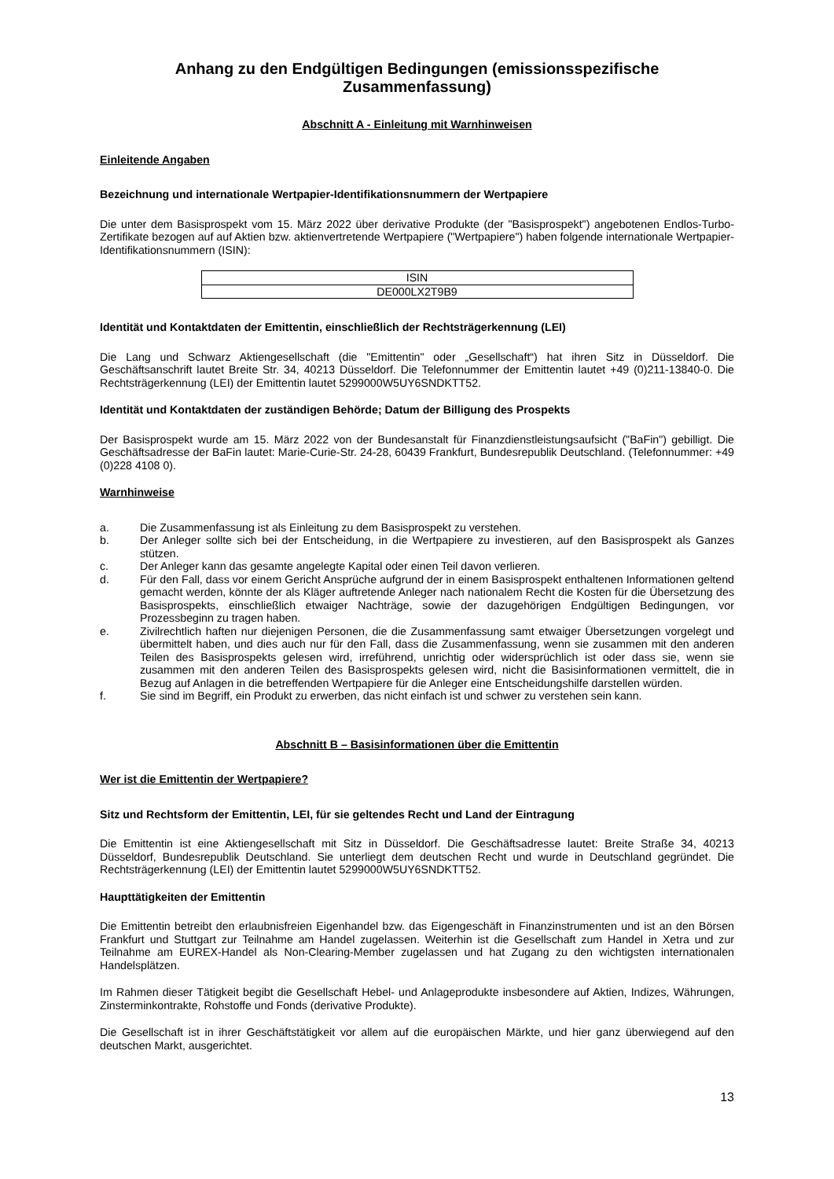Anhang zu den Endgültigen Bedingungen (emissionsspezifische Zusammenfassung)
Abschnitt A - Einleitung mit Warnhinweisen
Einleitende Angaben
Bezeichnung und internationale Wertpapier-Identifikationsnummern der Wertpapiere
Die unter dem Basisprospekt vom 15. März 2022 über derivative Produkte (der "Basisprospekt") angebotenen Endlos-Turbo-Zertifikate bezogen auf auf Aktien bzw. aktienvertretende Wertpapiere ("Wertpapiere") haben folgende internationale Wertpapier-Identifikationsnummern (ISIN):
| ISIN |
| --- |
| DE000LX2T9B9 |
Identität und Kontaktdaten der Emittentin, einschließlich der Rechtsträgerkennung (LEI)
Die Lang und Schwarz Aktiengesellschaft (die "Emittentin" oder „Gesellschaft“) hat ihren Sitz in Düsseldorf. Die Geschäftsanschrift lautet Breite Str. 34, 40213 Düsseldorf. Die Telefonnummer der Emittentin lautet +49 (0)211-13840-0. Die Rechtsträgerkennung (LEI) der Emittentin lautet 5299000W5UY6SNDKTT52.
Identität und Kontaktdaten der zuständigen Behörde; Datum der Billigung des Prospekts
Der Basisprospekt wurde am 15. März 2022 von der Bundesanstalt für Finanzdienstleistungsaufsicht ("BaFin") gebilligt. Die Geschäftsadresse der BaFin lautet: Marie-Curie-Str. 24-28, 60439 Frankfurt, Bundesrepublik Deutschland. (Telefonnummer: +49 (0)228 4108 0).
Warnhinweise
a. Die Zusammenfassung ist als Einleitung zu dem Basisprospekt zu verstehen.
b. Der Anleger sollte sich bei der Entscheidung, in die Wertpapiere zu investieren, auf den Basisprospekt als Ganzes stützen.
c. Der Anleger kann das gesamte angelegte Kapital oder einen Teil davon verlieren.
d. Für den Fall, dass vor einem Gericht Ansprüche aufgrund der in einem Basisprospekt enthaltenen Informationen geltend gemacht werden, könnte der als Kläger auftretende Anleger nach nationalem Recht die Kosten für die Übersetzung des Basisprospekts, einschließlich etwaiger Nachträge, sowie der dazugehörigen Endgültigen Bedingungen, vor Prozessbeginn zu tragen haben.
e. Zivilrechtlich haften nur diejenigen Personen, die die Zusammenfassung samt etwaiger Übersetzungen vorgelegt und übermittelt haben, und dies auch nur für den Fall, dass die Zusammenfassung, wenn sie zusammen mit den anderen Teilen des Basisprospekts gelesen wird, irreführend, unrichtig oder widersprüchlich ist oder dass sie, wenn sie zusammen mit den anderen Teilen des Basisprospekts gelesen wird, nicht die Basisinformationen vermittelt, die in Bezug auf Anlagen in die betreffenden Wertpapiere für die Anleger eine Entscheidungshilfe darstellen würden.
f. Sie sind im Begriff, ein Produkt zu erwerben, das nicht einfach ist und schwer zu verstehen sein kann.
Abschnitt B – Basisinformationen über die Emittentin
Wer ist die Emittentin der Wertpapiere?
Sitz und Rechtsform der Emittentin, LEI, für sie geltendes Recht und Land der Eintragung
Die Emittentin ist eine Aktiengesellschaft mit Sitz in Düsseldorf. Die Geschäftsadresse lautet: Breite Straße 34, 40213 Düsseldorf, Bundesrepublik Deutschland. Sie unterliegt dem deutschen Recht und wurde in Deutschland gegründet. Die Rechtsträgerkennung (LEI) der Emittentin lautet 5299000W5UY6SNDKTT52.
Haupttätigkeiten der Emittentin
Die Emittentin betreibt den erlaubnisfreien Eigenhandel bzw. das Eigengeschäft in Finanzinstrumenten und ist an den Börsen Frankfurt und Stuttgart zur Teilnahme am Handel zugelassen. Weiterhin ist die Gesellschaft zum Handel in Xetra und zur Teilnahme am EUREX-Handel als Non-Clearing-Member zugelassen und hat Zugang zu den wichtigsten internationalen Handelsplätzen.
Im Rahmen dieser Tätigkeit begibt die Gesellschaft Hebel- und Anlageprodukte insbesondere auf Aktien, Indizes, Währungen, Zinsterminkontrakte, Rohstoffe und Fonds (derivative Produkte).
Die Gesellschaft ist in ihrer Geschäftstätigkeit vor allem auf die europäischen Märkte, und hier ganz überwiegend auf den deutschen Markt, ausgerichtet.
13